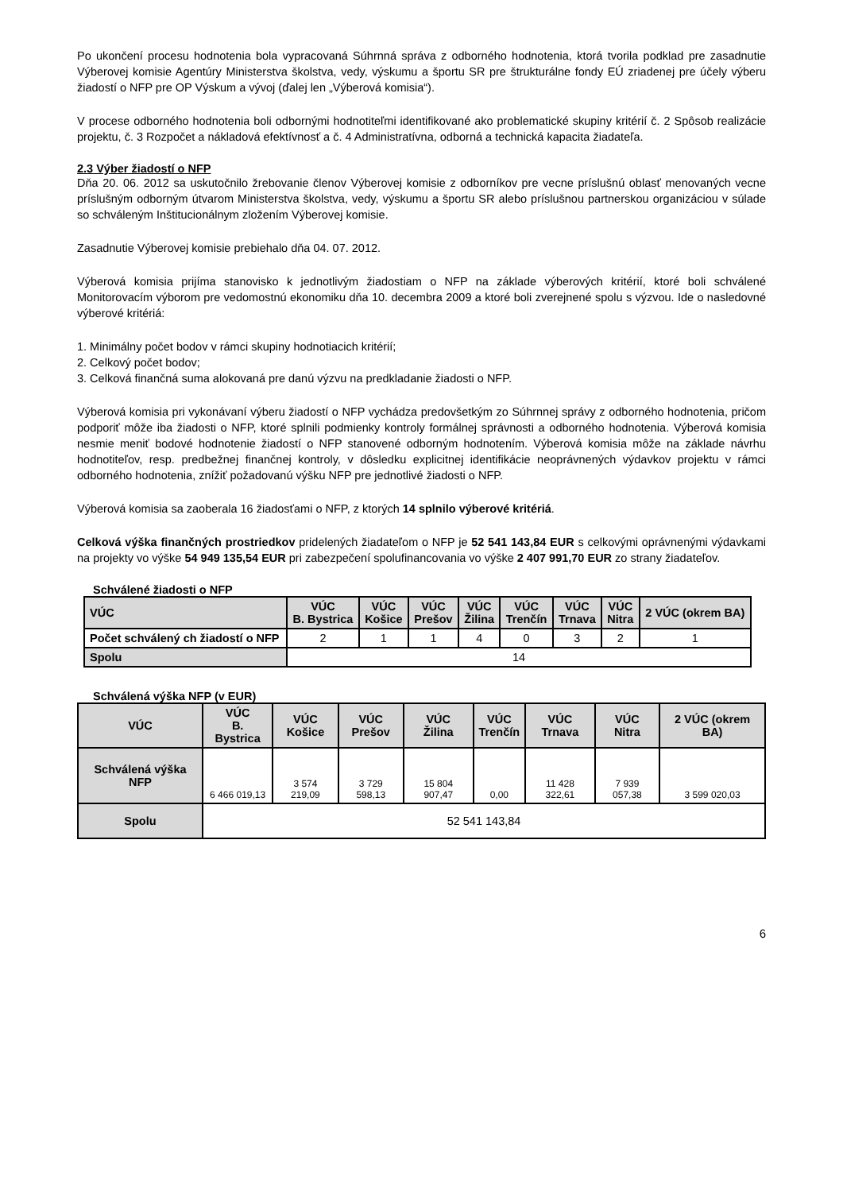Po ukončení procesu hodnotenia bola vypracovaná Súhrnná správa z odborného hodnotenia, ktorá tvorila podklad pre zasadnutie Výberovej komisie Agentúry Ministerstva školstva, vedy, výskumu a športu SR pre štrukturálne fondy EÚ zriadenej pre účely výberu žiadostí o NFP pre OP Výskum a vývoj (ďalej len „Výberová komisia“).
V procese odborného hodnotenia boli odbornými hodnotiteľmi identifikované ako problematické skupiny kritérií č. 2 Spôsob realizácie projektu, č. 3 Rozpočet a nákladová efektívnosť a č. 4 Administratívna, odborná a technická kapacita žiadateľa.
2.3 Výber žiadostí o NFP
Dňa 20. 06. 2012 sa uskutočnilo žrebovanie členov Výberovej komisie z odborníkov pre vecne príslušnú oblasť menovaných vecne príslušným odborným útvarom Ministerstva školstva, vedy, výskumu a športu SR alebo príslušnou partnerskou organizáciou v súlade so schváleným Inštitucionálnym zložením Výberovej komisie.
Zasadnutie Výberovej komisie prebiehalo dňa 04. 07. 2012.
Výberová komisia prijíma stanovisko k jednotlivým žiadostiam o NFP na základe výberových kritérií, ktoré boli schválené Monitorovacím výborom pre vedomostnú ekonomiku dňa 10. decembra 2009 a ktoré boli zverejnené spolu s výzvou. Ide o nasledovné výberové kritériá:
1. Minimálny počet bodov v rámci skupiny hodnotiacich kritérií;
2. Celkový počet bodov;
3. Celková finančná suma alokovaná pre danú výzvu na predkladanie žiadosti o NFP.
Výberová komisia pri vykonávaní výberu žiadostí o NFP vychádza predovšetkým zo Súhrnnej správy z odborného hodnotenia, pričom podporiť môže iba žiadosti o NFP, ktoré splnili podmienky kontroly formálnej správnosti a odborného hodnotenia. Výberová komisia nesmie meniť bodové hodnotenie žiadostí o NFP stanovené odborným hodnotením. Výberová komisia môže na základe návrhu hodnotiteľov, resp. predbežnej finančnej kontroly, v dôsledku explicitnej identifikácie neoprávnených výdavkov projektu v rámci odborného hodnotenia, znížiť požadovanú výšku NFP pre jednotlivé žiadosti o NFP.
Výberová komisia sa zaoberala 16 žiadosťami o NFP, z ktorých 14 splnilo výberové kritériá.
Celková výška finančných prostriedkov pridelených žiadateľom o NFP je 52 541 143,84 EUR s celkovými oprávnenými výdavkami na projekty vo výške 54 949 135,54 EUR pri zabezpečení spolufinancovania vo výške 2 407 991,70 EUR zo strany žiadateľov.
Schválené žiadosti o NFP
| VÚC | VÚC B. Bystrica | VÚC Košice | VÚC Prešov | VÚC Žilina | VÚC Trenčín | VÚC Trnava | VÚC Nitra | 2 VÚC (okrem BA) |
| --- | --- | --- | --- | --- | --- | --- | --- | --- |
| Počet schválený ch žiadostí o NFP | 2 | 1 | 1 | 4 | 0 | 3 | 2 | 1 |
| Spolu | 14 | | | | | | | |
Schválená výška NFP (v EUR)
| VÚC | VÚC B. Bystrica | VÚC Košice | VÚC Prešov | VÚC Žilina | VÚC Trenčín | VÚC Trnava | VÚC Nitra | 2 VÚC (okrem BA) |
| --- | --- | --- | --- | --- | --- | --- | --- | --- |
| Schválená výška NFP | 6 466 019,13 | 3 574 219,09 | 3 729 598,13 | 15 804 907,47 | 0,00 | 11 428 322,61 | 7 939 057,38 | 3 599 020,03 |
| Spolu | 52 541 143,84 | | | | | | | |
6